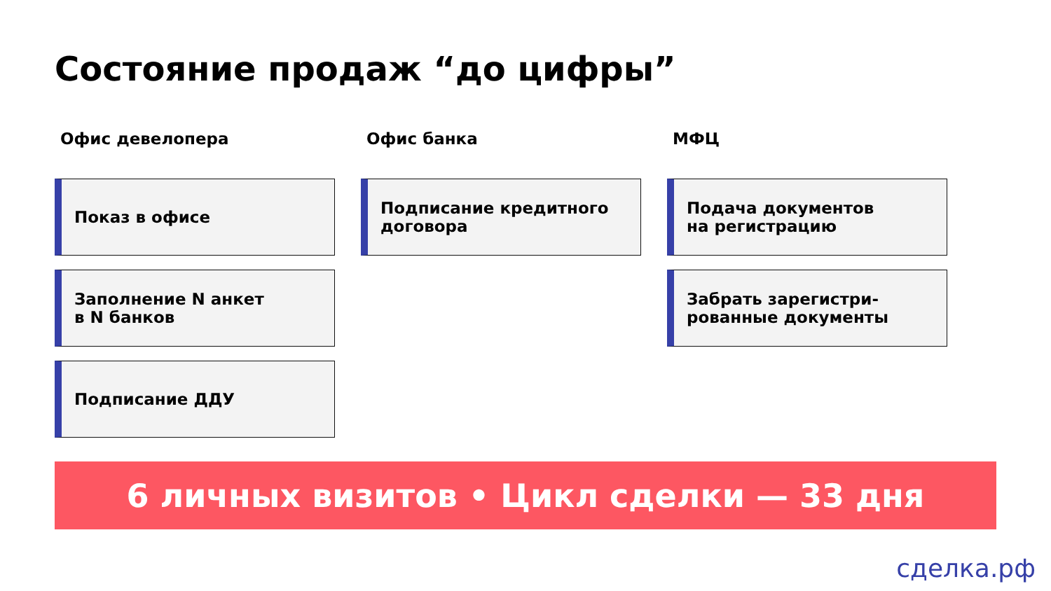Состояние продаж “до цифры”
Офис девелопера
Показ в офисе
Заполнение N анкет
в N банков
Подписание ДДУ
Офис банка
Подписание кредитного
договора
МФЦ
Подача документов
на регистрацию
Забрать зарегистри-
рованные документы
6 личных визитов • Цикл сделки — 33 дня
сделка.рф